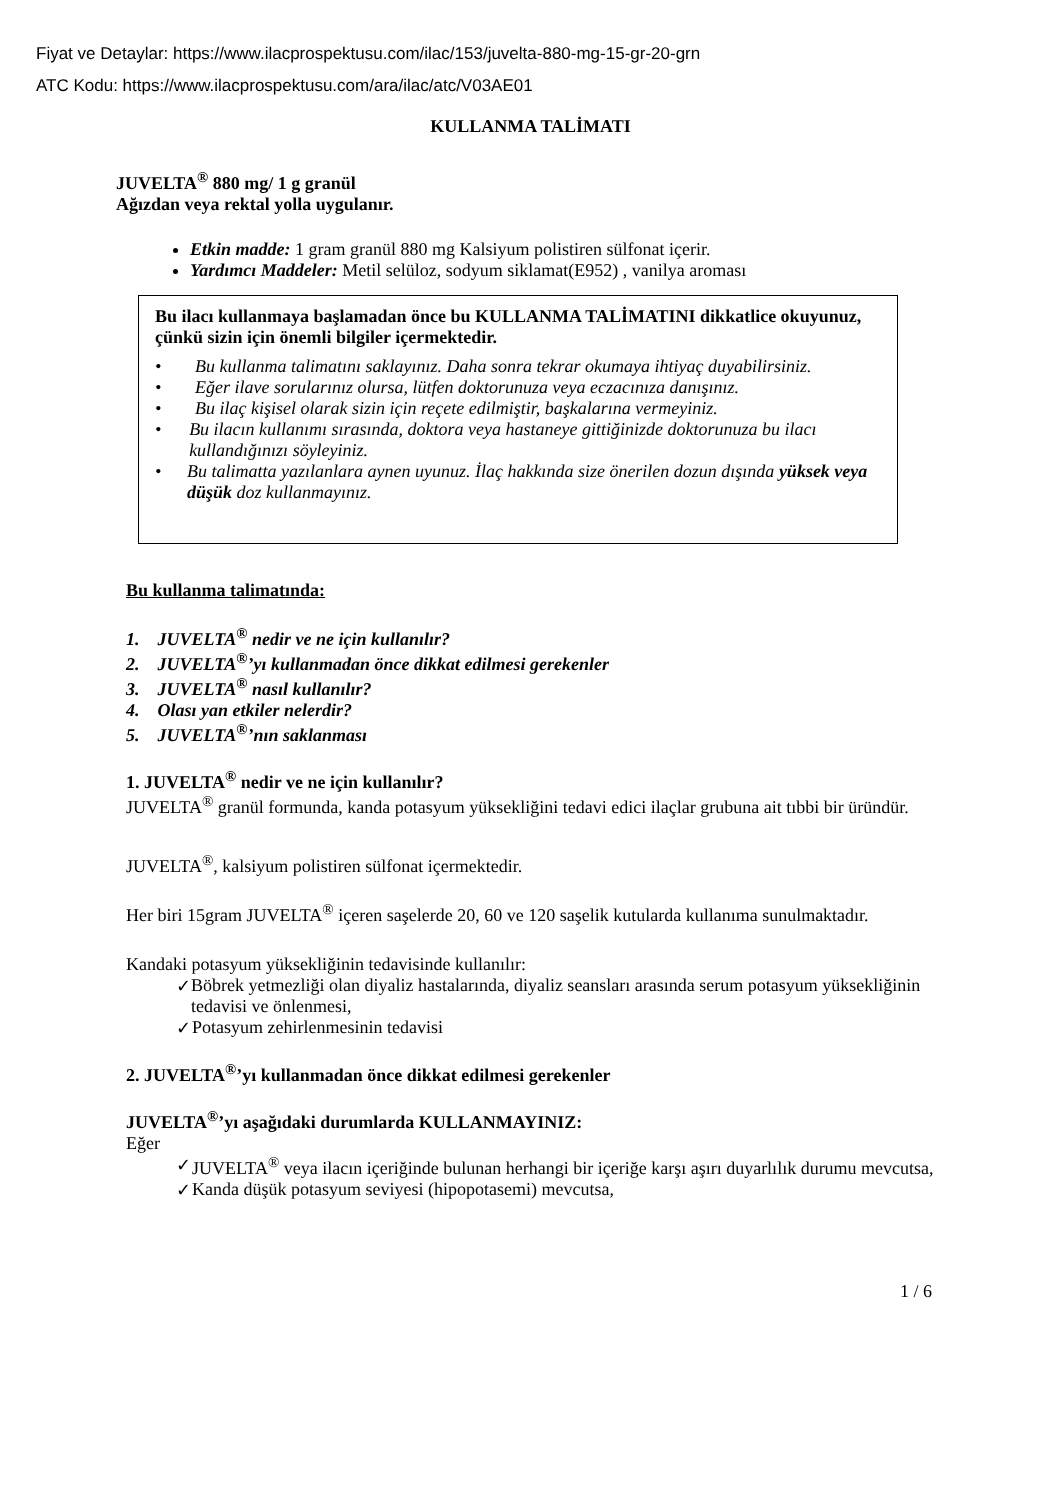Fiyat ve Detaylar: https://www.ilacprospektusu.com/ilac/153/juvelta-880-mg-15-gr-20-grn
ATC Kodu: https://www.ilacprospektusu.com/ara/ilac/atc/V03AE01
KULLANMA TALİMATI
JUVELTA<sup>®</sup> 880 mg/ 1 g granül
Ağızdan veya rektal yolla uygulanır.
Etkin madde: 1 gram granül 880 mg Kalsiyum polistiren sülfonat içerir.
Yardımcı Maddeler: Metil selüloz, sodyum siklamat(E952) , vanilya aroması
Bu ilacı kullanmaya başlamadan önce bu KULLANMA TALİMATINI dikkatlice okuyunuz, çünkü sizin için önemli bilgiler içermektedir.
• Bu kullanma talimatını saklayınız. Daha sonra tekrar okumaya ihtiyaç duyabilirsiniz.
• Eğer ilave sorularınız olursa, lütfen doktorunuza veya eczacınıza danışınız.
• Bu ilaç kişisel olarak sizin için reçete edilmiştir, başkalarına vermeyiniz.
• Bu ilacın kullanımı sırasında, doktora veya hastaneye gittiğinizde doktorunuza bu ilacı kullandığınızı söyleyiniz.
• Bu talimatta yazılanlara aynen uyunuz. İlaç hakkında size önerilen dozun dışında yüksek veya düşük doz kullanmayınız.
Bu kullanma talimatında:
1. JUVELTA<sup>®</sup> nedir ve ne için kullanılır?
2. JUVELTA<sup>®</sup>’yı kullanmadan önce dikkat edilmesi gerekenler
3. JUVELTA<sup>®</sup> nasıl kullanılır?
4. Olası yan etkiler nelerdir?
5. JUVELTA<sup>®</sup>’nın saklanması
1. JUVELTA<sup>®</sup> nedir ve ne için kullanılır?
JUVELTA<sup>®</sup> granül formunda, kanda potasyum yüksekliğini tedavi edici ilaçlar grubuna ait tıbbi bir üründür.
JUVELTA<sup>®</sup>, kalsiyum polistiren sülfonat içermektedir.
Her biri 15gram JUVELTA<sup>®</sup> içeren saşelerde 20, 60 ve 120 saşelik kutularda kullanıma sunulmaktadır.
Kandaki potasyum yüksekliğinin tedavisinde kullanılır:
✓ Böbrek yetmezliği olan diyaliz hastalarında, diyaliz seansları arasında serum potasyum yüksekliğinin tedavisi ve önlenmesi,
✓ Potasyum zehirlenmesinin tedavisi
2. JUVELTA<sup>®</sup>’yı kullanmadan önce dikkat edilmesi gerekenler
JUVELTA<sup>®</sup>’yı aşağıdaki durumlarda KULLANMAYINIZ:
Eğer
✓ JUVELTA<sup>®</sup> veya ilacın içeriğinde bulunan herhangi bir içeriğe karşı aşırı duyarlılık durumu mevcutsa,
✓ Kanda düşük potasyum seviyesi (hipopotasemi) mevcutsa,
1 / 6